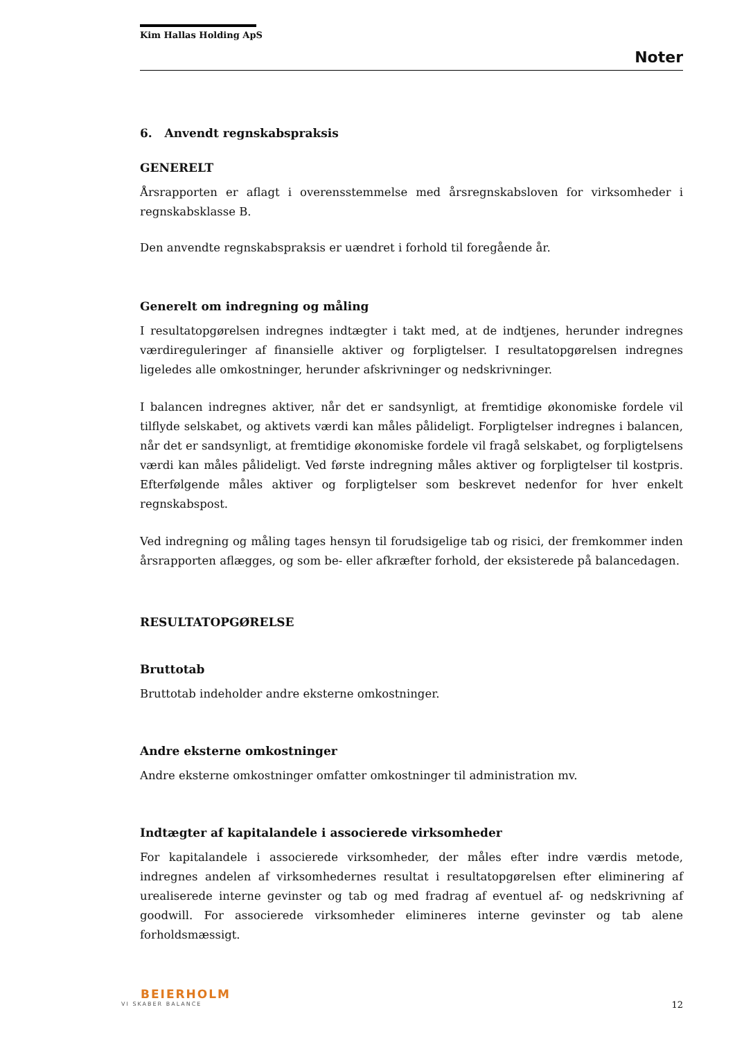Kim Hallas Holding ApS
Noter
6. Anvendt regnskabspraksis
GENERELT
Årsrapporten er aflagt i overensstemmelse med årsregnskabsloven for virksomheder i regnskabsklasse B.
Den anvendte regnskabspraksis er uændret i forhold til foregående år.
Generelt om indregning og måling
I resultatopgørelsen indregnes indtægter i takt med, at de indtjenes, herunder indregnes værdireguleringer af finansielle aktiver og forpligtelser. I resultatopgørelsen indregnes ligeledes alle omkostninger, herunder afskrivninger og nedskrivninger.
I balancen indregnes aktiver, når det er sandsynligt, at fremtidige økonomiske fordele vil tilflyde selskabet, og aktivets værdi kan måles pålideligt. Forpligtelser indregnes i balancen, når det er sandsynligt, at fremtidige økonomiske fordele vil fragå selskabet, og forpligtelsens værdi kan måles pålideligt. Ved første indregning måles aktiver og forpligtelser til kostpris. Efterfølgende måles aktiver og forpligtelser som beskrevet nedenfor for hver enkelt regnskabspost.
Ved indregning og måling tages hensyn til forudsigelige tab og risici, der fremkommer inden årsrapporten aflægges, og som be- eller afkræfter forhold, der eksisterede på balancedagen.
RESULTATOPGØRELSE
Bruttotab
Bruttotab indeholder andre eksterne omkostninger.
Andre eksterne omkostninger
Andre eksterne omkostninger omfatter omkostninger til administration mv.
Indtægter af kapitalandele i associerede virksomheder
For kapitalandele i associerede virksomheder, der måles efter indre værdis metode, indregnes andelen af virksomhedernes resultat i resultatopgørelsen efter eliminering af urealiserede interne gevinster og tab og med fradrag af eventuel af- og nedskrivning af goodwill. For associerede virksomheder elimineres interne gevinster og tab alene forholdsmæssigt.
BEIERHOLM
VI SKABER BALANCE
12